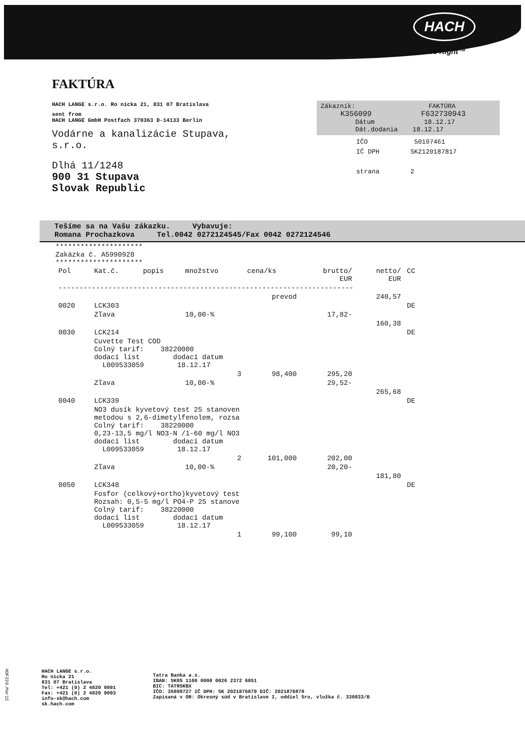HACH
Be Right™
FAKTÚRA
HACH LANGE s.r.o. Ro nícka 21, 831 07 Bratislava
sent from
HACH LANGE GmbH Postfach 370363 D-14133 Berlin
Vodárne a kanalizácie Stupava,
s.r.o.
Dlhá 11/1248
900 31 Stupava
Slovak Republic
Zákazník: FAKTÚRA
K356099 F632730943
Dátum 18.12.17
Dát.dodania 18.12.17
IČO 50107461
IČ DPH SK2120187817
strana 2
Tešíme sa na Vašu zákazku. Vybavuje:
Romana Prochazkova Tel.0042 0272124545/Fax 0042 0272124546
*********************
Zakázka č. A5990928
*********************
| Pol | Kat.č. | popis | množstvo | cena/ks | brutto/ EUR | netto/ EUR | CC |
| --- | --- | --- | --- | --- | --- | --- | --- |
| ----------------------------------------------------------------------- | | | | | | | |
| prevod | | | | | | 240,57 | |
| 0020 | LCK303 | | | | | | DE |
| | Zľava | | 10,00-% | | 17,82- | | |
| | | | | | | 160,38 | |
| 0030 | LCK214 | | | | | | DE |
| | Cuvette Test COD Colný tarif: 38220000 dodací list dodací datum L009533059 18.12.17 | | | | | | |
| | | | 3 | 98,400 | 295,20 | | |
| | Zľava | | 10,00-% | | 29,52- | | |
| | | | | | | 265,68 | |
| 0040 | LCK339 | | | | | | DE |
| | NO3 dusík kyvetový test 25 stanoven metodou s 2,6-dimetylfenolem, rozsa Colný tarif: 38220000 0,23-13,5 mg/l NO3-N /1-60 mg/l NO3 dodací list dodací datum L009533059 18.12.17 | | | | | | |
| | | | 2 | 101,000 | 202,00 | | |
| | Zľava | | 10,00-% | | 20,20- | | |
| | | | | | | 181,80 | |
| 0050 | LCK348 | | | | | | DE |
| | Fosfor (celkový+ortho)kyvetový test Rozsah: 0,5-5 mg/l PO4-P 25 stanove Colný tarif: 38220000 dodací list dodací datum L009533059 18.12.17 | | | | | | |
| | | | 1 | 99,100 | 99,10 | | |
HDF229.Mar15
HACH LANGE s.r.o.
Ro nícka 21
831 07 Bratislava
Tel: +421 (0) 2 4820 9091
Fax: +421 (0) 2 4820 9093
info-sk@hach.com
sk.hach.com
Tatra Banka a.s.
IBAN: SK85 1100 0000 0026 2372 6851
BIC: TATRSKBX
IČO: 35899727 IČ DPH: SK 2021876879 DIČ: 2021876879
Zapisaná v OR: Okresný súd v Bratislave I, oddiel Sro, vložka č. 330833/B